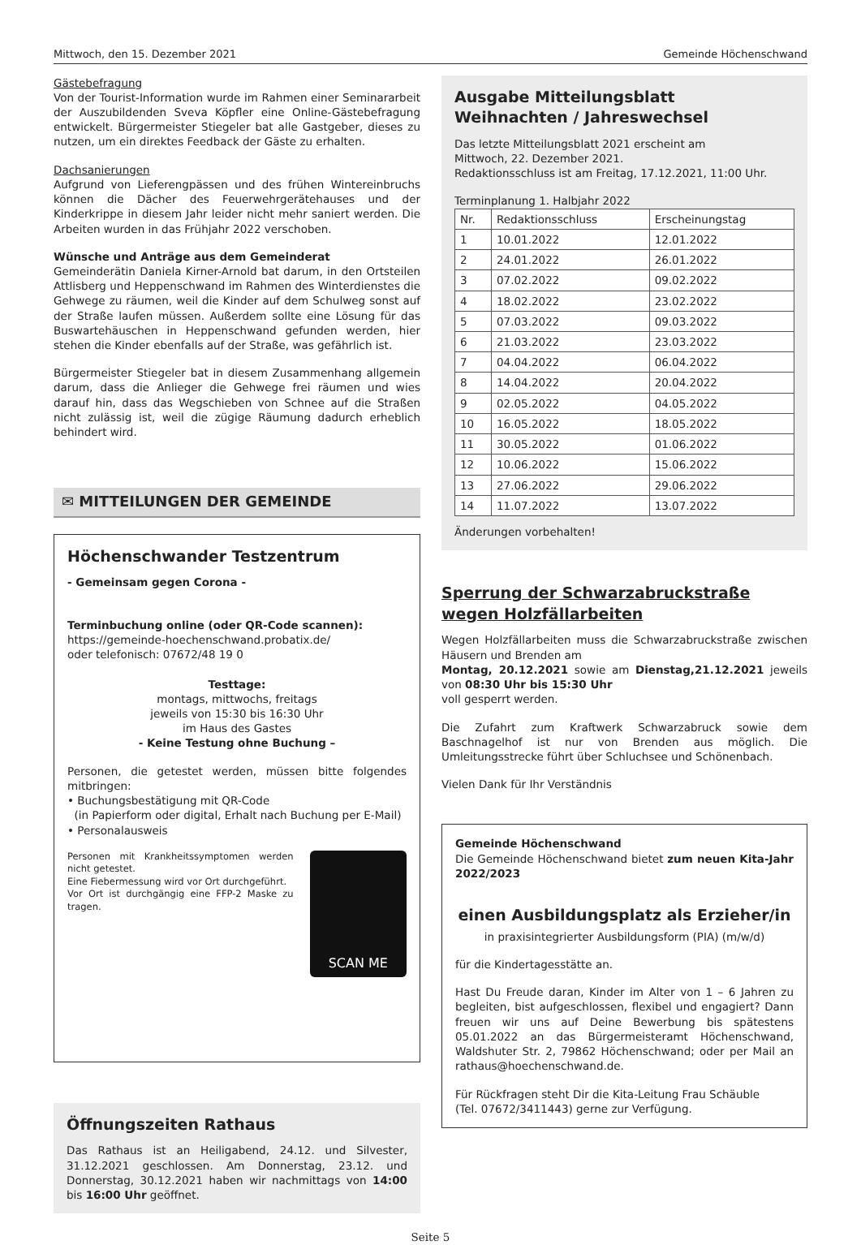Mittwoch, den 15. Dezember 2021 Gemeinde Höchenschwand
Gästebefragung
Von der Tourist-Information wurde im Rahmen einer Seminararbeit der Auszubildenden Sveva Köpfler eine Online-Gästebefragung entwickelt. Bürgermeister Stiegeler bat alle Gastgeber, dieses zu nutzen, um ein direktes Feedback der Gäste zu erhalten.
Dachsanierungen
Aufgrund von Lieferengpässen und des frühen Wintereinbruchs können die Dächer des Feuerwehrgerätehauses und der Kinderkrippe in diesem Jahr leider nicht mehr saniert werden. Die Arbeiten wurden in das Frühjahr 2022 verschoben.
Wünsche und Anträge aus dem Gemeinderat
Gemeinderätin Daniela Kirner-Arnold bat darum, in den Ortsteilen Attlisberg und Heppenschwand im Rahmen des Winterdienstes die Gehwege zu räumen, weil die Kinder auf dem Schulweg sonst auf der Straße laufen müssen. Außerdem sollte eine Lösung für das Buswartehäuschen in Heppenschwand gefunden werden, hier stehen die Kinder ebenfalls auf der Straße, was gefährlich ist.
Bürgermeister Stiegeler bat in diesem Zusammenhang allgemein darum, dass die Anlieger die Gehwege frei räumen und wies darauf hin, dass das Wegschieben von Schnee auf die Straßen nicht zulässig ist, weil die zügige Räumung dadurch erheblich behindert wird.
✉ MITTEILUNGEN DER GEMEINDE
Höchenschwander Testzentrum
- Gemeinsam gegen Corona -
Terminbuchung online (oder QR-Code scannen):
https://gemeinde-hoechenschwand.probatix.de/
oder telefonisch: 07672/48 19 0
Testtage:
montags, mittwochs, freitags
jeweils von 15:30 bis 16:30 Uhr
im Haus des Gastes
- Keine Testung ohne Buchung –
Personen, die getestet werden, müssen bitte folgendes mitbringen:
• Buchungsbestätigung mit QR-Code
(in Papierform oder digital, Erhalt nach Buchung per E-Mail)
• Personalausweis
Personen mit Krankheitssymptomen werden nicht getestet.
Eine Fiebermessung wird vor Ort durchgeführt.
Vor Ort ist durchgängig eine FFP-2 Maske zu tragen.
SCAN ME
Öffnungszeiten Rathaus
Das Rathaus ist an Heiligabend, 24.12. und Silvester, 31.12.2021 geschlossen. Am Donnerstag, 23.12. und Donnerstag, 30.12.2021 haben wir nachmittags von 14:00 bis 16:00 Uhr geöffnet.
Ausgabe Mitteilungsblatt
Weihnachten / Jahreswechsel
Das letzte Mitteilungsblatt 2021 erscheint am
Mittwoch, 22. Dezember 2021.
Redaktionsschluss ist am Freitag, 17.12.2021, 11:00 Uhr.
Terminplanung 1. Halbjahr 2022
| Nr. | Redaktionsschluss | Erscheinungstag |
| --- | --- | --- |
| 1 | 10.01.2022 | 12.01.2022 |
| 2 | 24.01.2022 | 26.01.2022 |
| 3 | 07.02.2022 | 09.02.2022 |
| 4 | 18.02.2022 | 23.02.2022 |
| 5 | 07.03.2022 | 09.03.2022 |
| 6 | 21.03.2022 | 23.03.2022 |
| 7 | 04.04.2022 | 06.04.2022 |
| 8 | 14.04.2022 | 20.04.2022 |
| 9 | 02.05.2022 | 04.05.2022 |
| 10 | 16.05.2022 | 18.05.2022 |
| 11 | 30.05.2022 | 01.06.2022 |
| 12 | 10.06.2022 | 15.06.2022 |
| 13 | 27.06.2022 | 29.06.2022 |
| 14 | 11.07.2022 | 13.07.2022 |
Änderungen vorbehalten!
Sperrung der Schwarzabruckstraße
wegen Holzfällarbeiten
Wegen Holzfällarbeiten muss die Schwarzabruckstraße zwischen Häusern und Brenden am
Montag, 20.12.2021 sowie am Dienstag,21.12.2021 jeweils von 08:30 Uhr bis 15:30 Uhr
voll gesperrt werden.
Die Zufahrt zum Kraftwerk Schwarzabruck sowie dem Baschnagelhof ist nur von Brenden aus möglich. Die Umleitungsstrecke führt über Schluchsee und Schönenbach.
Vielen Dank für Ihr Verständnis
Gemeinde Höchenschwand
Die Gemeinde Höchenschwand bietet zum neuen Kita-Jahr 2022/2023
einen Ausbildungsplatz als Erzieher/in
in praxisintegrierter Ausbildungsform (PIA) (m/w/d)
für die Kindertagesstätte an.
Hast Du Freude daran, Kinder im Alter von 1 – 6 Jahren zu begleiten, bist aufgeschlossen, flexibel und engagiert? Dann freuen wir uns auf Deine Bewerbung bis spätestens 05.01.2022 an das Bürgermeisteramt Höchenschwand, Waldshuter Str. 2, 79862 Höchenschwand; oder per Mail an rathaus@hoechenschwand.de.
Für Rückfragen steht Dir die Kita-Leitung Frau Schäuble
(Tel. 07672/3411443) gerne zur Verfügung.
Seite 5